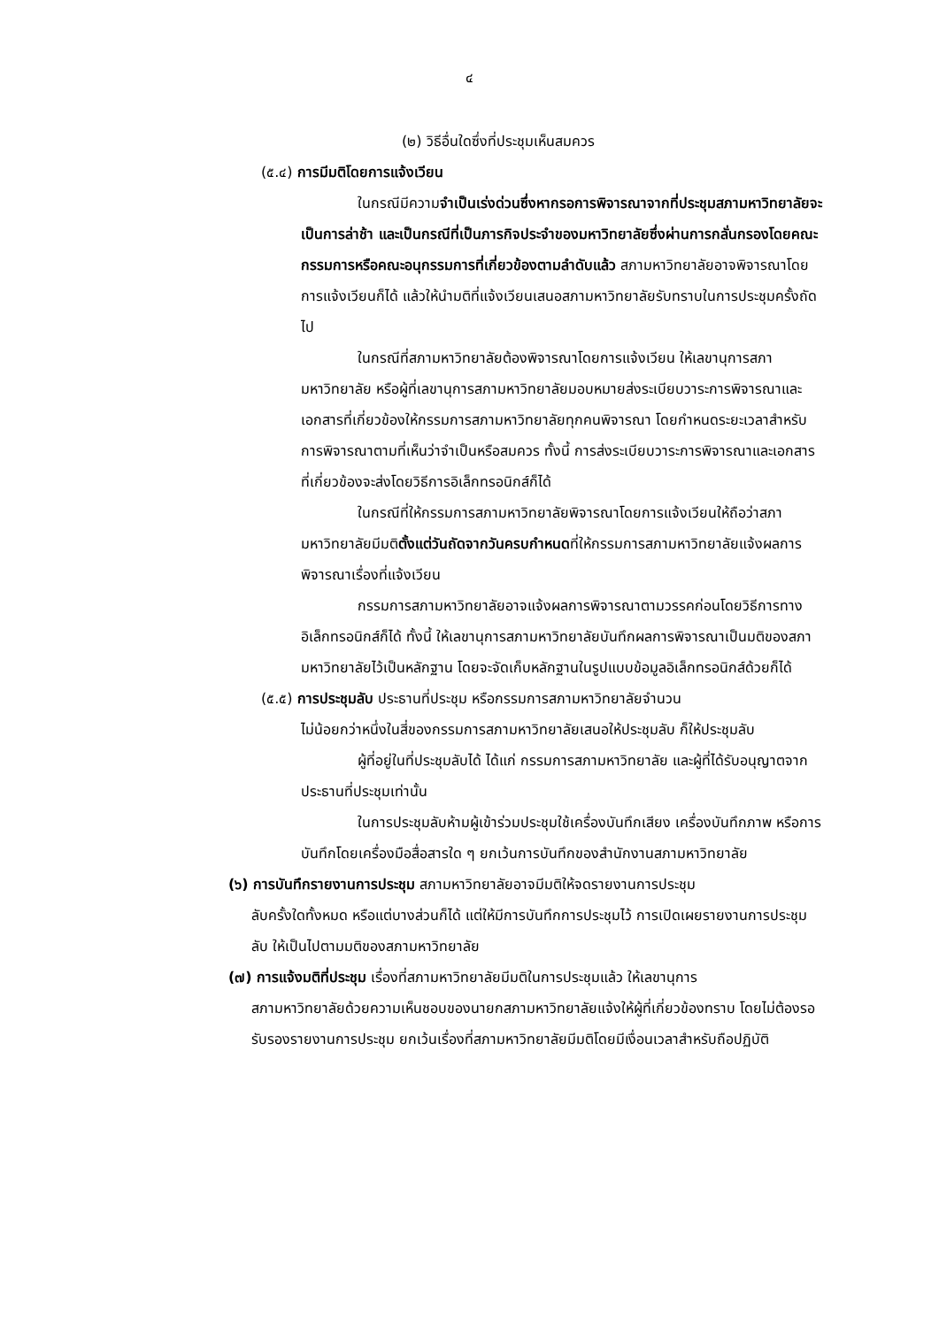๔
(๒) วิธีอื่นใดซึ่งที่ประชุมเห็นสมควร
(๕.๔) การมีมติโดยการแจ้งเวียน
ในกรณีมีความจำเป็นเร่งด่วนซึ่งหากรอการพิจารณาจากที่ประชุมสภามหาวิทยาลัยจะเป็นการล่าช้า และเป็นกรณีที่เป็นภารกิจประจำของมหาวิทยาลัยซึ่งผ่านการกลั่นกรองโดยคณะกรรมการหรือคณะอนุกรรมการที่เกี่ยวข้องตามลำดับแล้ว สภามหาวิทยาลัยอาจพิจารณาโดยการแจ้งเวียนก็ได้ แล้วให้นำมติที่แจ้งเวียนเสนอสภามหาวิทยาลัยรับทราบในการประชุมครั้งถัดไป
ในกรณีที่สภามหาวิทยาลัยต้องพิจารณาโดยการแจ้งเวียน ให้เลขานุการสภามหาวิทยาลัย หรือผู้ที่เลขานุการสภามหาวิทยาลัยมอบหมายส่งระเบียบวาระการพิจารณาและเอกสารที่เกี่ยวข้องให้กรรมการสภามหาวิทยาลัยทุกคนพิจารณา โดยกำหนดระยะเวลาสำหรับการพิจารณาตามที่เห็นว่าจำเป็นหรือสมควร ทั้งนี้ การส่งระเบียบวาระการพิจารณาและเอกสารที่เกี่ยวข้องจะส่งโดยวิธีการอิเล็กทรอนิกส์ก็ได้
ในกรณีที่ให้กรรมการสภามหาวิทยาลัยพิจารณาโดยการแจ้งเวียนให้ถือว่าสภามหาวิทยาลัยมีมติตั้งแต่วันถัดจากวันครบกำหนดที่ให้กรรมการสภามหาวิทยาลัยแจ้งผลการพิจารณาเรื่องที่แจ้งเวียน
กรรมการสภามหาวิทยาลัยอาจแจ้งผลการพิจารณาตามวรรคก่อนโดยวิธีการทางอิเล็กทรอนิกส์ก็ได้ ทั้งนี้ ให้เลขานุการสภามหาวิทยาลัยบันทึกผลการพิจารณาเป็นมติของสภามหาวิทยาลัยไว้เป็นหลักฐาน โดยจะจัดเก็บหลักฐานในรูปแบบข้อมูลอิเล็กทรอนิกส์ด้วยก็ได้
(๕.๕) การประชุมลับ ประธานที่ประชุม หรือกรรมการสภามหาวิทยาลัยจำนวน
ไม่น้อยกว่าหนึ่งในสี่ของกรรมการสภามหาวิทยาลัยเสนอให้ประชุมลับ ก็ให้ประชุมลับ
ผู้ที่อยู่ในที่ประชุมลับได้ ได้แก่ กรรมการสภามหาวิทยาลัย และผู้ที่ได้รับอนุญาตจากประธานที่ประชุมเท่านั้น
ในการประชุมลับห้ามผู้เข้าร่วมประชุมใช้เครื่องบันทึกเสียง เครื่องบันทึกภาพ หรือการบันทึกโดยเครื่องมือสื่อสารใด ๆ ยกเว้นการบันทึกของสำนักงานสภามหาวิทยาลัย
(๖) การบันทึกรายงานการประชุม สภามหาวิทยาลัยอาจมีมติให้จดรายงานการประชุม
ลับครั้งใดทั้งหมด หรือแต่บางส่วนก็ได้ แต่ให้มีการบันทึกการประชุมไว้ การเปิดเผยรายงานการประชุมลับ ให้เป็นไปตามมติของสภามหาวิทยาลัย
(๗) การแจ้งมติที่ประชุม เรื่องที่สภามหาวิทยาลัยมีมติในการประชุมแล้ว ให้เลขานุการ
สภามหาวิทยาลัยด้วยความเห็นชอบของนายกสภามหาวิทยาลัยแจ้งให้ผู้ที่เกี่ยวข้องทราบ โดยไม่ต้องรอรับรองรายงานการประชุม ยกเว้นเรื่องที่สภามหาวิทยาลัยมีมติโดยมีเงื่อนเวลาสำหรับถือปฏิบัติ